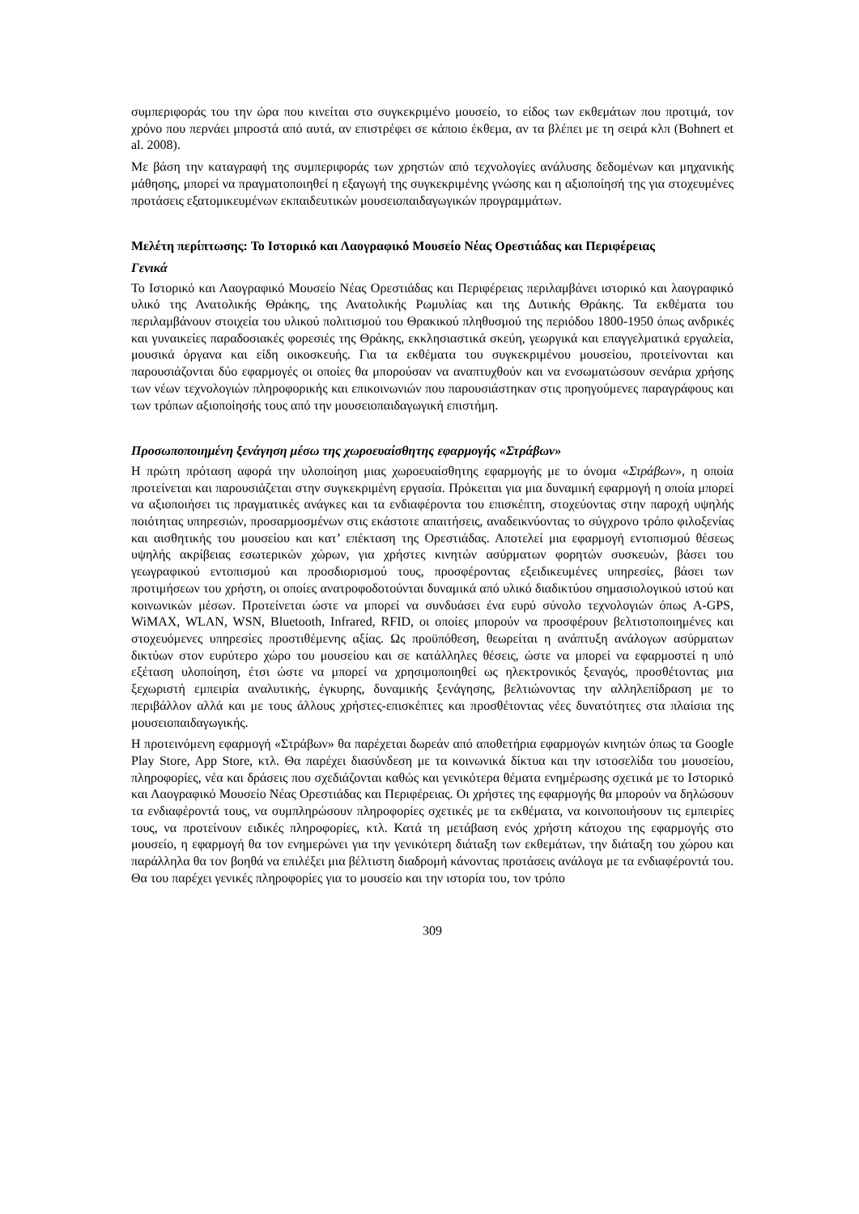συμπεριφοράς του την ώρα που κινείται στο συγκεκριμένο μουσείο, το είδος των εκθεμάτων που προτιμά, τον χρόνο που περνάει μπροστά από αυτά, αν επιστρέφει σε κάποιο έκθεμα, αν τα βλέπει με τη σειρά κλπ (Bohnert et al. 2008).
Με βάση την καταγραφή της συμπεριφοράς των χρηστών από τεχνολογίες ανάλυσης δεδομένων και μηχανικής μάθησης, μπορεί να πραγματοποιηθεί η εξαγωγή της συγκεκριμένης γνώσης και η αξιοποίησή της για στοχευμένες προτάσεις εξατομικευμένων εκπαιδευτικών μουσειοπαιδαγωγικών προγραμμάτων.
Μελέτη περίπτωσης: Το Ιστορικό και Λαογραφικό Μουσείο Νέας Ορεστιάδας και Περιφέρειας
Γενικά
Το Ιστορικό και Λαογραφικό Μουσείο Νέας Ορεστιάδας και Περιφέρειας περιλαμβάνει ιστορικό και λαογραφικό υλικό της Ανατολικής Θράκης, της Ανατολικής Ρωμυλίας και της Δυτικής Θράκης. Τα εκθέματα του περιλαμβάνουν στοιχεία του υλικού πολιτισμού του Θρακικού πληθυσμού της περιόδου 1800-1950 όπως ανδρικές και γυναικείες παραδοσιακές φορεσιές της Θράκης, εκκλησιαστικά σκεύη, γεωργικά και επαγγελματικά εργαλεία, μουσικά όργανα και είδη οικοσκευής. Για τα εκθέματα του συγκεκριμένου μουσείου, προτείνονται και παρουσιάζονται δύο εφαρμογές οι οποίες θα μπορούσαν να αναπτυχθούν και να ενσωματώσουν σενάρια χρήσης των νέων τεχνολογιών πληροφορικής και επικοινωνιών που παρουσιάστηκαν στις προηγούμενες παραγράφους και των τρόπων αξιοποίησής τους από την μουσειοπαιδαγωγική επιστήμη.
Προσωποποιημένη ξενάγηση μέσω της χωροευαίσθητης εφαρμογής «Στράβων»
Η πρώτη πρόταση αφορά την υλοποίηση μιας χωροευαίσθητης εφαρμογής με το όνομα «Στράβων», η οποία προτείνεται και παρουσιάζεται στην συγκεκριμένη εργασία. Πρόκειται για μια δυναμική εφαρμογή η οποία μπορεί να αξιοποιήσει τις πραγματικές ανάγκες και τα ενδιαφέροντα του επισκέπτη, στοχεύοντας στην παροχή υψηλής ποιότητας υπηρεσιών, προσαρμοσμένων στις εκάστοτε απαιτήσεις, αναδεικνύοντας το σύγχρονο τρόπο φιλοξενίας και αισθητικής του μουσείου και κατ’ επέκταση της Ορεστιάδας. Αποτελεί μια εφαρμογή εντοπισμού θέσεως υψηλής ακρίβειας εσωτερικών χώρων, για χρήστες κινητών ασύρματων φορητών συσκευών, βάσει του γεωγραφικού εντοπισμού και προσδιορισμού τους, προσφέροντας εξειδικευμένες υπηρεσίες, βάσει των προτιμήσεων του χρήστη, οι οποίες ανατροφοδοτούνται δυναμικά από υλικό διαδικτύου σημασιολογικού ιστού και κοινωνικών μέσων. Προτείνεται ώστε να μπορεί να συνδυάσει ένα ευρύ σύνολο τεχνολογιών όπως A-GPS, WiMAX, WLAN, WSN, Bluetooth, Infrared, RFID, οι οποίες μπορούν να προσφέρουν βελτιστοποιημένες και στοχευόμενες υπηρεσίες προστιθέμενης αξίας. Ως προϋπόθεση, θεωρείται η ανάπτυξη ανάλογων ασύρματων δικτύων στον ευρύτερο χώρο του μουσείου και σε κατάλληλες θέσεις, ώστε να μπορεί να εφαρμοστεί η υπό εξέταση υλοποίηση, έτσι ώστε να μπορεί να χρησιμοποιηθεί ως ηλεκτρονικός ξεναγός, προσθέτοντας μια ξεχωριστή εμπειρία αναλυτικής, έγκυρης, δυναμικής ξενάγησης, βελτιώνοντας την αλληλεπίδραση με το περιβάλλον αλλά και με τους άλλους χρήστες-επισκέπτες και προσθέτοντας νέες δυνατότητες στα πλαίσια της μουσειοπαιδαγωγικής.
Η προτεινόμενη εφαρμογή «Στράβων» θα παρέχεται δωρεάν από αποθετήρια εφαρμογών κινητών όπως τα Google Play Store, App Store, κτλ. Θα παρέχει διασύνδεση με τα κοινωνικά δίκτυα και την ιστοσελίδα του μουσείου, πληροφορίες, νέα και δράσεις που σχεδιάζονται καθώς και γενικότερα θέματα ενημέρωσης σχετικά με το Ιστορικό και Λαογραφικό Μουσείο Νέας Ορεστιάδας και Περιφέρειας. Οι χρήστες της εφαρμογής θα μπορούν να δηλώσουν τα ενδιαφέροντά τους, να συμπληρώσουν πληροφορίες σχετικές με τα εκθέματα, να κοινοποιήσουν τις εμπειρίες τους, να προτείνουν ειδικές πληροφορίες, κτλ. Κατά τη μετάβαση ενός χρήστη κάτοχου της εφαρμογής στο μουσείο, η εφαρμογή θα τον ενημερώνει για την γενικότερη διάταξη των εκθεμάτων, την διάταξη του χώρου και παράλληλα θα τον βοηθά να επιλέξει μια βέλτιστη διαδρομή κάνοντας προτάσεις ανάλογα με τα ενδιαφέροντά του. Θα του παρέχει γενικές πληροφορίες για το μουσείο και την ιστορία του, τον τρόπο
309